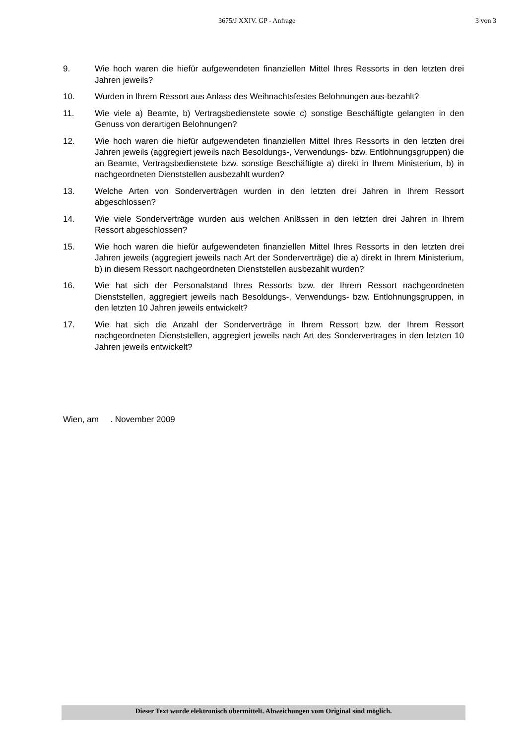3675/J XXIV. GP - Anfrage 3 von 3
9. Wie hoch waren die hiefür aufgewendeten finanziellen Mittel Ihres Ressorts in den letzten drei Jahren jeweils?
10. Wurden in Ihrem Ressort aus Anlass des Weihnachtsfestes Belohnungen aus-bezahlt?
11. Wie viele a) Beamte, b) Vertragsbedienstete sowie c) sonstige Beschäftigte gelangten in den Genuss von derartigen Belohnungen?
12. Wie hoch waren die hiefür aufgewendeten finanziellen Mittel Ihres Ressorts in den letzten drei Jahren jeweils (aggregiert jeweils nach Besoldungs-, Verwendungs- bzw. Entlohnungsgruppen) die an Beamte, Vertragsbedienstete bzw. sonstige Beschäftigte a) direkt in Ihrem Ministerium, b) in nachgeordneten Dienststellen ausbezahlt wurden?
13. Welche Arten von Sonderverträgen wurden in den letzten drei Jahren in Ihrem Ressort abgeschlossen?
14. Wie viele Sonderverträge wurden aus welchen Anlässen in den letzten drei Jahren in Ihrem Ressort abgeschlossen?
15. Wie hoch waren die hiefür aufgewendeten finanziellen Mittel Ihres Ressorts in den letzten drei Jahren jeweils (aggregiert jeweils nach Art der Sonderverträge) die a) direkt in Ihrem Ministerium, b) in diesem Ressort nachgeordneten Dienststellen ausbezahlt wurden?
16. Wie hat sich der Personalstand Ihres Ressorts bzw. der Ihrem Ressort nachgeordneten Dienststellen, aggregiert jeweils nach Besoldungs-, Verwendungs- bzw. Entlohnungsgruppen, in den letzten 10 Jahren jeweils entwickelt?
17. Wie hat sich die Anzahl der Sonderverträge in Ihrem Ressort bzw. der Ihrem Ressort nachgeordneten Dienststellen, aggregiert jeweils nach Art des Sondervertrages in den letzten 10 Jahren jeweils entwickelt?
Wien, am . November 2009
Dieser Text wurde elektronisch übermittelt. Abweichungen vom Original sind möglich.